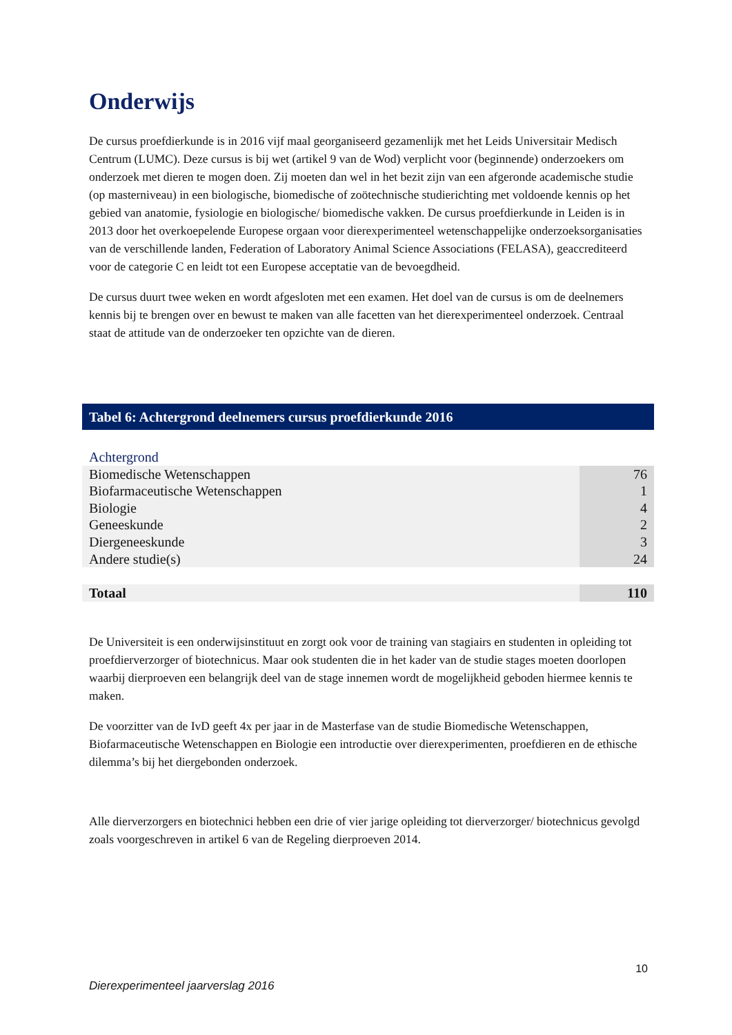Onderwijs
De cursus proefdierkunde is in 2016 vijf maal georganiseerd gezamenlijk met het Leids Universitair Medisch Centrum (LUMC). Deze cursus is bij wet (artikel 9 van de Wod) verplicht voor (beginnende) onderzoekers om onderzoek met dieren te mogen doen. Zij moeten dan wel in het bezit zijn van een afgeronde academische studie (op masterniveau) in een biologische, biomedische of zoötechnische studierichting met voldoende kennis op het gebied van anatomie, fysiologie en biologische/ biomedische vakken. De cursus proefdierkunde in Leiden is in 2013 door het overkoepelende Europese orgaan voor dierexperimenteel wetenschappelijke onderzoeksorganisaties van de verschillende landen, Federation of Laboratory Animal Science Associations (FELASA), geaccrediteerd voor de categorie C en leidt tot een Europese acceptatie van de bevoegdheid.
De cursus duurt twee weken en wordt afgesloten met een examen. Het doel van de cursus is om de deelnemers kennis bij te brengen over en bewust te maken van alle facetten van het dierexperimenteel onderzoek. Centraal staat de attitude van de onderzoeker ten opzichte van de dieren.
Tabel 6: Achtergrond deelnemers cursus proefdierkunde 2016
| Achtergrond | |
| Biomedische Wetenschappen | 76 |
| Biofarmaceutische Wetenschappen | 1 |
| Biologie | 4 |
| Geneeskunde | 2 |
| Diergeneeskunde | 3 |
| Andere studie(s) | 24 |
| Totaal | 110 |
De Universiteit is een onderwijsinstituut en zorgt ook voor de training van stagiairs en studenten in opleiding tot proefdierverzorger of biotechnicus. Maar ook studenten die in het kader van de studie stages moeten doorlopen waarbij dierproeven een belangrijk deel van de stage innemen wordt de mogelijkheid geboden hiermee kennis te maken.
De voorzitter van de IvD geeft 4x per jaar in de Masterfase van de studie Biomedische Wetenschappen, Biofarmaceutische Wetenschappen en Biologie een introductie over dierexperimenten, proefdieren en de ethische dilemma’s bij het diergebonden onderzoek.
Alle dierverzorgers en biotechnici hebben een drie of vier jarige opleiding tot dierverzorger/ biotechnicus gevolgd zoals voorgeschreven in artikel 6 van de Regeling dierproeven 2014.
10
Dierexperimenteel jaarverslag 2016